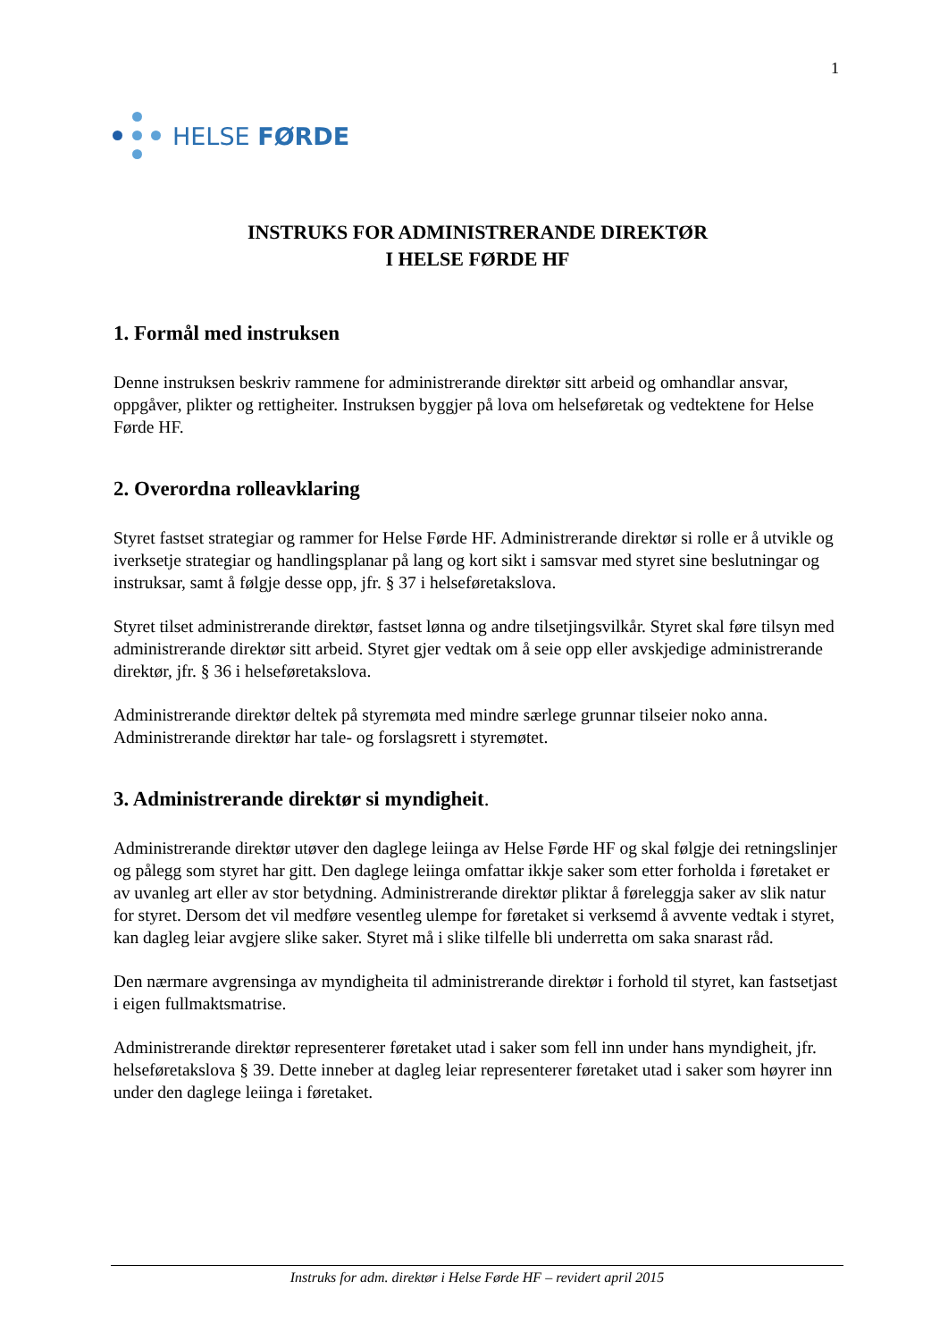1
HELSE FØRDE
INSTRUKS FOR ADMINISTRERANDE DIREKTØR
I HELSE FØRDE HF
1. Formål med instruksen
Denne instruksen beskriv rammene for administrerande direktør sitt arbeid og omhandlar ansvar, oppgåver, plikter og rettigheiter. Instruksen byggjer på lova om helseføretak og vedtektene for Helse Førde HF.
2. Overordna rolleavklaring
Styret fastset strategiar og rammer for Helse Førde HF. Administrerande direktør si rolle er å utvikle og iverksetje strategiar og handlingsplanar på lang og kort sikt i samsvar med styret sine beslutningar og instruksar, samt å følgje desse opp, jfr. § 37 i helseføretakslova.
Styret tilset administrerande direktør, fastset lønna og andre tilsetjingsvilkår. Styret skal føre tilsyn med administrerande direktør sitt arbeid. Styret gjer vedtak om å seie opp eller avskjedige administrerande direktør, jfr. § 36 i helseføretakslova.
Administrerande direktør deltek på styremøta med mindre særlege grunnar tilseier noko anna. Administrerande direktør har tale- og forslagsrett i styremøtet.
3. Administrerande direktør si myndigheit.
Administrerande direktør utøver den daglege leiinga av Helse Førde HF og skal følgje dei retningslinjer og pålegg som styret har gitt. Den daglege leiinga omfattar ikkje saker som etter forholda i føretaket er av uvanleg art eller av stor betydning. Administrerande direktør pliktar å føreleggja saker av slik natur for styret. Dersom det vil medføre vesentleg ulempe for føretaket si verksemd å avvente vedtak i styret, kan dagleg leiar avgjere slike saker. Styret må i slike tilfelle bli underretta om saka snarast råd.
Den nærmare avgrensinga av myndigheita til administrerande direktør i forhold til styret, kan fastsetjast i eigen fullmaktsmatrise.
Administrerande direktør representerer føretaket utad i saker som fell inn under hans myndigheit, jfr. helseføretakslova § 39. Dette inneber at dagleg leiar representerer føretaket utad i saker som høyrer inn under den daglege leiinga i føretaket.
Instruks for adm. direktør i Helse Førde HF – revidert april 2015